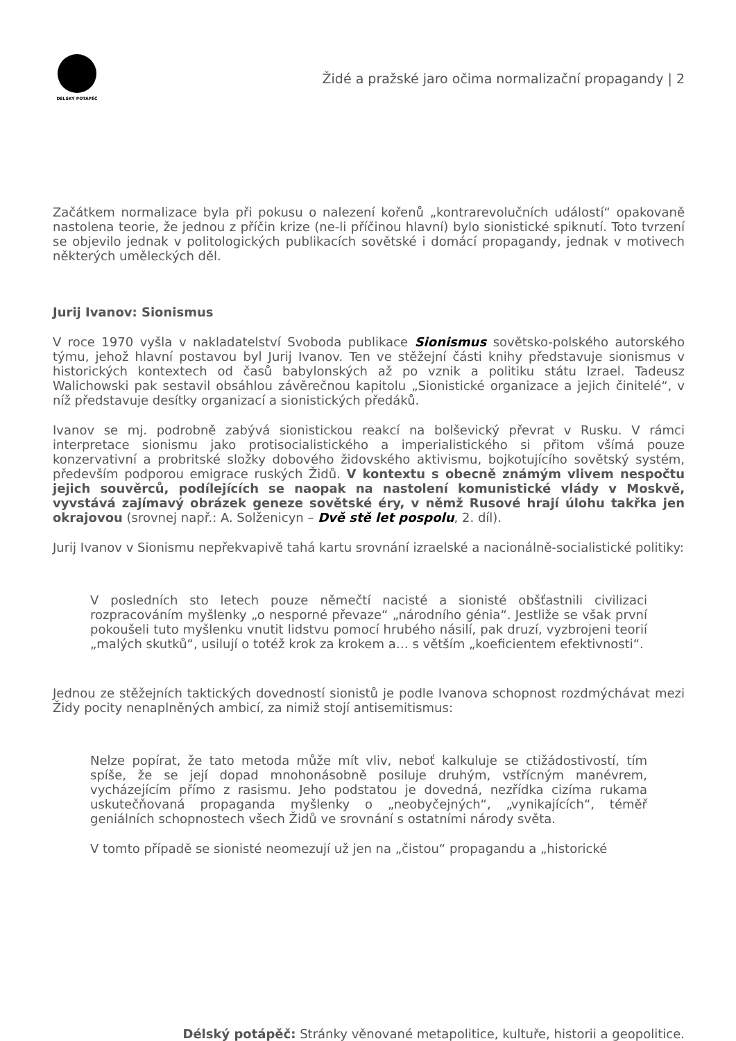DÉLSKÝ POTÁPĚČ
Židé a pražské jaro očima normalizační propagandy | 2
Začátkem normalizace byla při pokusu o nalezení kořenů „kontrarevolučních událostí“ opakovaně nastolena teorie, že jednou z příčin krize (ne-li příčinou hlavní) bylo sionistické spiknutí. Toto tvrzení se objevilo jednak v politologických publikacích sovětské i domácí propagandy, jednak v motivech některých uměleckých děl.
Jurij Ivanov: Sionismus
V roce 1970 vyšla v nakladatelství Svoboda publikace Sionismus sovětsko-polského autorského týmu, jehož hlavní postavou byl Jurij Ivanov. Ten ve stěžejní části knihy představuje sionismus v historických kontextech od časů babylonských až po vznik a politiku státu Izrael. Tadeusz Walichowski pak sestavil obsáhlou závěrečnou kapitolu „Sionistické organizace a jejich činitelé“, v níž představuje desítky organizací a sionistických předáků.
Ivanov se mj. podrobně zabývá sionistickou reakcí na bolševický převrat v Rusku. V rámci interpretace sionismu jako protisocialistického a imperialistického si přitom všímá pouze konzervativní a probritské složky dobového židovského aktivismu, bojkotujícího sovětský systém, především podporou emigrace ruských Židů. V kontextu s obecně známým vlivem nespočtu jejich souvěrců, podílejících se naopak na nastolení komunistické vlády v Moskvě, vyvstává zajímavý obrázek geneze sovětské éry, v němž Rusové hrají úlohu takřka jen okrajovou (srovnej např.: A. Solženicyn – Dvě stě let pospolu, 2. díl).
Jurij Ivanov v Sionismu nepřekvapivě tahá kartu srovnání izraelské a nacionálně-socialistické politiky:
V posledních sto letech pouze němečtí nacisté a sionisté obšťastnili civilizaci rozpracováním myšlenky „o nesporné převaze“ „národního génia“. Jestliže se však první pokoušeli tuto myšlenku vnutit lidstvu pomocí hrubého násilí, pak druzí, vyzbrojeni teorií „malých skutků“, usilují o totéž krok za krokem a… s větším „koeficientem efektivnosti“.
Jednou ze stěžejních taktických dovedností sionistů je podle Ivanova schopnost rozdmýchávat mezi Židy pocity nenaplněných ambicí, za nimiž stojí antisemitismus:
Nelze popírat, že tato metoda může mít vliv, neboť kalkuluje se ctižádostivostí, tím spíše, že se její dopad mnohonásobně posiluje druhým, vstřícným manévrem, vycházejícím přímo z rasismu. Jeho podstatou je dovedná, nezřídka cizíma rukama uskutečňovaná propaganda myšlenky o „neobyčejných“, „vynikajících“, téměř geniálních schopnostech všech Židů ve srovnání s ostatními národy světa.
V tomto případě se sionisté neomezují už jen na „čistou“ propagandu a „historické
Délský potápěč: Stránky věnované metapolitice, kultuře, historii a geopolitice.